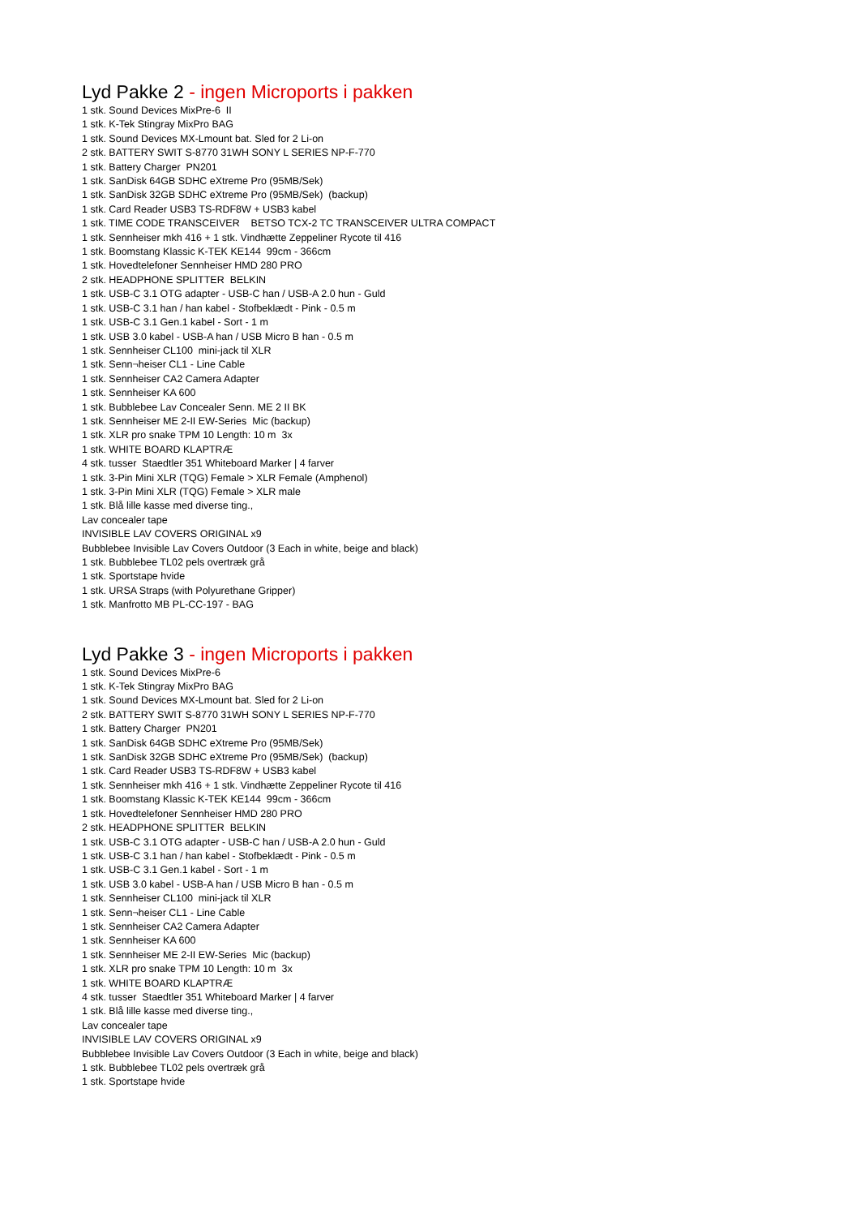Lyd Pakke 2 - ingen Microports i pakken
1 stk. Sound Devices MixPre-6 II 1 stk. K-Tek Stingray MixPro BAG 1 stk. Sound Devices MX-Lmount bat. Sled for 2 Li-on 2 stk. BATTERY SWIT S-8770 31WH SONY L SERIES NP-F-770 1 stk. Battery Charger PN201 1 stk. SanDisk 64GB SDHC eXtreme Pro (95MB/Sek) 1 stk. SanDisk 32GB SDHC eXtreme Pro (95MB/Sek) (backup) 1 stk. Card Reader USB3 TS-RDF8W + USB3 kabel 1 stk. TIME CODE TRANSCEIVER BETSO TCX-2 TC TRANSCEIVER ULTRA COMPACT 1 stk. Sennheiser mkh 416 + 1 stk. Vindhætte Zeppeliner Rycote til 416 1 stk. Boomstang Klassic K-TEK KE144 99cm - 366cm 1 stk. Hovedtelefoner Sennheiser HMD 280 PRO 2 stk. HEADPHONE SPLITTER BELKIN 1 stk. USB-C 3.1 OTG adapter - USB-C han / USB-A 2.0 hun - Guld 1 stk. USB-C 3.1 han / han kabel - Stofbeklædt - Pink - 0.5 m 1 stk. USB-C 3.1 Gen.1 kabel - Sort - 1 m 1 stk. USB 3.0 kabel - USB-A han / USB Micro B han - 0.5 m 1 stk. Sennheiser CL100 mini-jack til XLR 1 stk. Senn¬heiser CL1 - Line Cable 1 stk. Sennheiser CA2 Camera Adapter 1 stk. Sennheiser KA 600 1 stk. Bubblebee Lav Concealer Senn. ME 2 II BK 1 stk. Sennheiser ME 2-II EW-Series Mic (backup) 1 stk. XLR pro snake TPM 10 Length: 10 m 3x 1 stk. WHITE BOARD KLAPTRÆ 4 stk. tusser Staedtler 351 Whiteboard Marker | 4 farver 1 stk. 3-Pin Mini XLR (TQG) Female > XLR Female (Amphenol) 1 stk. 3-Pin Mini XLR (TQG) Female > XLR male 1 stk. Blå lille kasse med diverse ting., Lav concealer tape INVISIBLE LAV COVERS ORIGINAL x9 Bubblebee Invisible Lav Covers Outdoor (3 Each in white, beige and black) 1 stk. Bubblebee TL02 pels overtræk grå 1 stk. Sportstape hvide 1 stk. URSA Straps (with Polyurethane Gripper) 1 stk. Manfrotto MB PL-CC-197 - BAG
Lyd Pakke 3 - ingen Microports i pakken
1 stk. Sound Devices MixPre-6 1 stk. K-Tek Stingray MixPro BAG 1 stk. Sound Devices MX-Lmount bat. Sled for 2 Li-on 2 stk. BATTERY SWIT S-8770 31WH SONY L SERIES NP-F-770 1 stk. Battery Charger PN201 1 stk. SanDisk 64GB SDHC eXtreme Pro (95MB/Sek) 1 stk. SanDisk 32GB SDHC eXtreme Pro (95MB/Sek) (backup) 1 stk. Card Reader USB3 TS-RDF8W + USB3 kabel 1 stk. Sennheiser mkh 416 + 1 stk. Vindhætte Zeppeliner Rycote til 416 1 stk. Boomstang Klassic K-TEK KE144 99cm - 366cm 1 stk. Hovedtelefoner Sennheiser HMD 280 PRO 2 stk. HEADPHONE SPLITTER BELKIN 1 stk. USB-C 3.1 OTG adapter - USB-C han / USB-A 2.0 hun - Guld 1 stk. USB-C 3.1 han / han kabel - Stofbeklædt - Pink - 0.5 m 1 stk. USB-C 3.1 Gen.1 kabel - Sort - 1 m 1 stk. USB 3.0 kabel - USB-A han / USB Micro B han - 0.5 m 1 stk. Sennheiser CL100 mini-jack til XLR 1 stk. Senn¬heiser CL1 - Line Cable 1 stk. Sennheiser CA2 Camera Adapter 1 stk. Sennheiser KA 600 1 stk. Sennheiser ME 2-II EW-Series Mic (backup) 1 stk. XLR pro snake TPM 10 Length: 10 m 3x 1 stk. WHITE BOARD KLAPTRÆ 4 stk. tusser Staedtler 351 Whiteboard Marker | 4 farver 1 stk. Blå lille kasse med diverse ting., Lav concealer tape INVISIBLE LAV COVERS ORIGINAL x9 Bubblebee Invisible Lav Covers Outdoor (3 Each in white, beige and black) 1 stk. Bubblebee TL02 pels overtræk grå 1 stk. Sportstape hvide